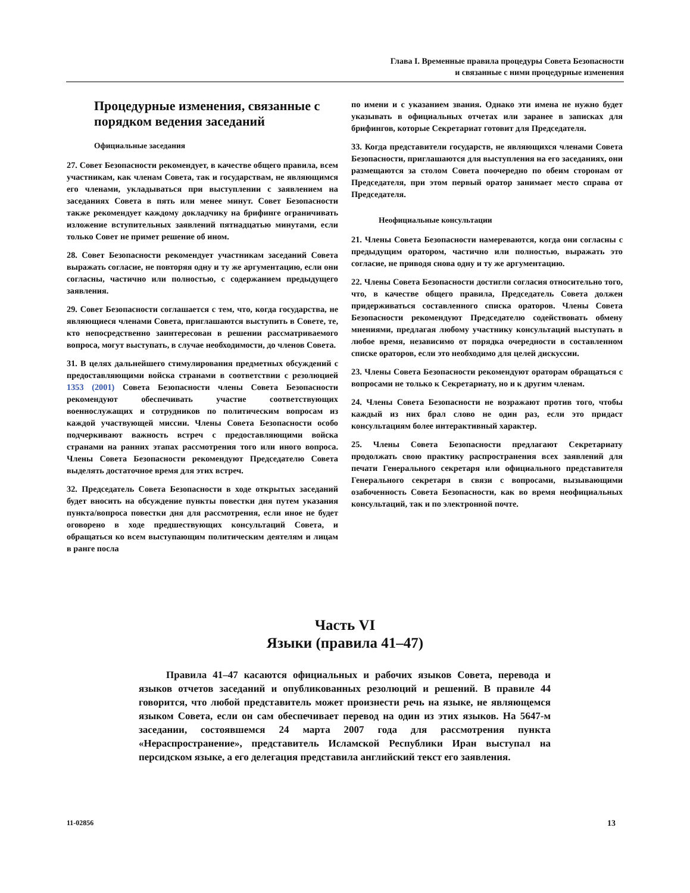Глава I. Временные правила процедуры Совета Безопасности
и связанные с ними процедурные изменения
Процедурные изменения, связанные с порядком ведения заседаний
Официальные заседания
27. Совет Безопасности рекомендует, в качестве общего правила, всем участникам, как членам Совета, так и государствам, не являющимся его членами, укладываться при выступлении с заявлением на заседаниях Совета в пять или менее минут. Совет Безопасности также рекомендует каждому докладчику на брифинге ограничивать изложение вступительных заявлений пятнадцатью минутами, если только Совет не примет решение об ином.
28. Совет Безопасности рекомендует участникам заседаний Совета выражать согласие, не повторяя одну и ту же аргументацию, если они согласны, частично или полностью, с содержанием предыдущего заявления.
29. Совет Безопасности соглашается с тем, что, когда государства, не являющиеся членами Совета, приглашаются выступить в Совете, те, кто непосредственно заинтересован в решении рассматриваемого вопроса, могут выступать, в случае необходимости, до членов Совета.
31. В целях дальнейшего стимулирования предметных обсуждений с предоставляющими войска странами в соответствии с резолюцией 1353 (2001) Совета Безопасности члены Совета Безопасности рекомендуют обеспечивать участие соответствующих военнослужащих и сотрудников по политическим вопросам из каждой участвующей миссии. Члены Совета Безопасности особо подчеркивают важность встреч с предоставляющими войска странами на ранних этапах рассмотрения того или иного вопроса. Члены Совета Безопасности рекомендуют Председателю Совета выделять достаточное время для этих встреч.
32. Председатель Совета Безопасности в ходе открытых заседаний будет вносить на обсуждение пункты повестки дня путем указания пункта/вопроса повестки дня для рассмотрения, если иное не будет оговорено в ходе предшествующих консультаций Совета, и обращаться ко всем выступающим политическим деятелям и лицам в ранге посла
по имени и с указанием звания. Однако эти имена не нужно будет указывать в официальных отчетах или заранее в записках для брифингов, которые Секретариат готовит для Председателя.
33. Когда представители государств, не являющихся членами Совета Безопасности, приглашаются для выступления на его заседаниях, они размещаются за столом Совета поочередно по обеим сторонам от Председателя, при этом первый оратор занимает место справа от Председателя.
Неофициальные консультации
21. Члены Совета Безопасности намереваются, когда они согласны с предыдущим оратором, частично или полностью, выражать это согласие, не приводя снова одну и ту же аргументацию.
22. Члены Совета Безопасности достигли согласия относительно того, что, в качестве общего правила, Председатель Совета должен придерживаться составленного списка ораторов. Члены Совета Безопасности рекомендуют Председателю содействовать обмену мнениями, предлагая любому участнику консультаций выступать в любое время, независимо от порядка очередности в составленном списке ораторов, если это необходимо для целей дискуссии.
23. Члены Совета Безопасности рекомендуют ораторам обращаться с вопросами не только к Секретариату, но и к другим членам.
24. Члены Совета Безопасности не возражают против того, чтобы каждый из них брал слово не один раз, если это придаст консультациям более интерактивный характер.
25. Члены Совета Безопасности предлагают Секретариату продолжать свою практику распространения всех заявлений для печати Генерального секретаря или официального представителя Генерального секретаря в связи с вопросами, вызывающими озабоченность Совета Безопасности, как во время неофициальных консультаций, так и по электронной почте.
Часть VI
Языки (правила 41–47)
Правила 41–47 касаются официальных и рабочих языков Совета, перевода и языков отчетов заседаний и опубликованных резолюций и решений. В правиле 44 говорится, что любой представитель может произнести речь на языке, не являющемся языком Совета, если он сам обеспечивает перевод на один из этих языков. На 5647-м заседании, состоявшемся 24 марта 2007 года для рассмотрения пункта «Нераспространение», представитель Исламской Республики Иран выступал на персидском языке, а его делегация представила английский текст его заявления.
11-02856 13